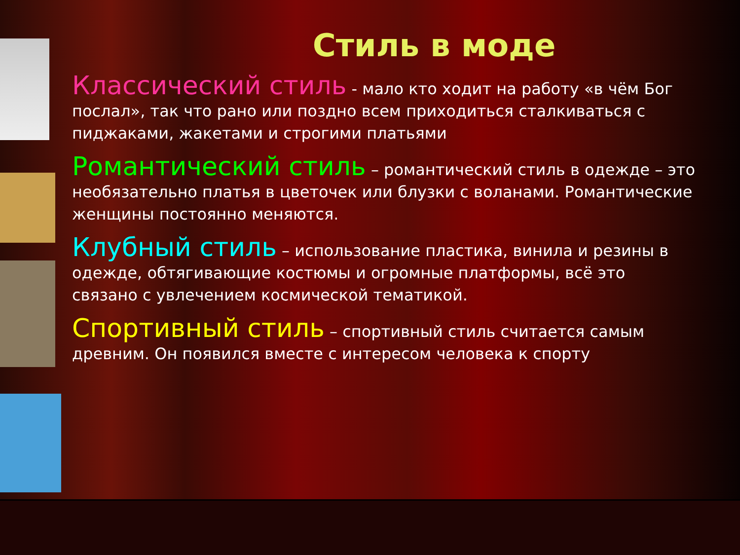Стиль в моде
Классический стиль - мало кто ходит на работу «в чём Бог послал», так что рано или поздно всем приходиться сталкиваться с пиджаками, жакетами и строгими платьями
Романтический стиль – романтический стиль в одежде – это необязательно платья в цветочек или блузки с воланами. Романтические женщины постоянно меняются.
Клубный стиль – использование пластика, винила и резины в одежде, обтягивающие костюмы и огромные платформы, всё это связано с увлечением космической тематикой.
Спортивный стиль – спортивный стиль считается самым древним. Он появился вместе с интересом человека к спорту